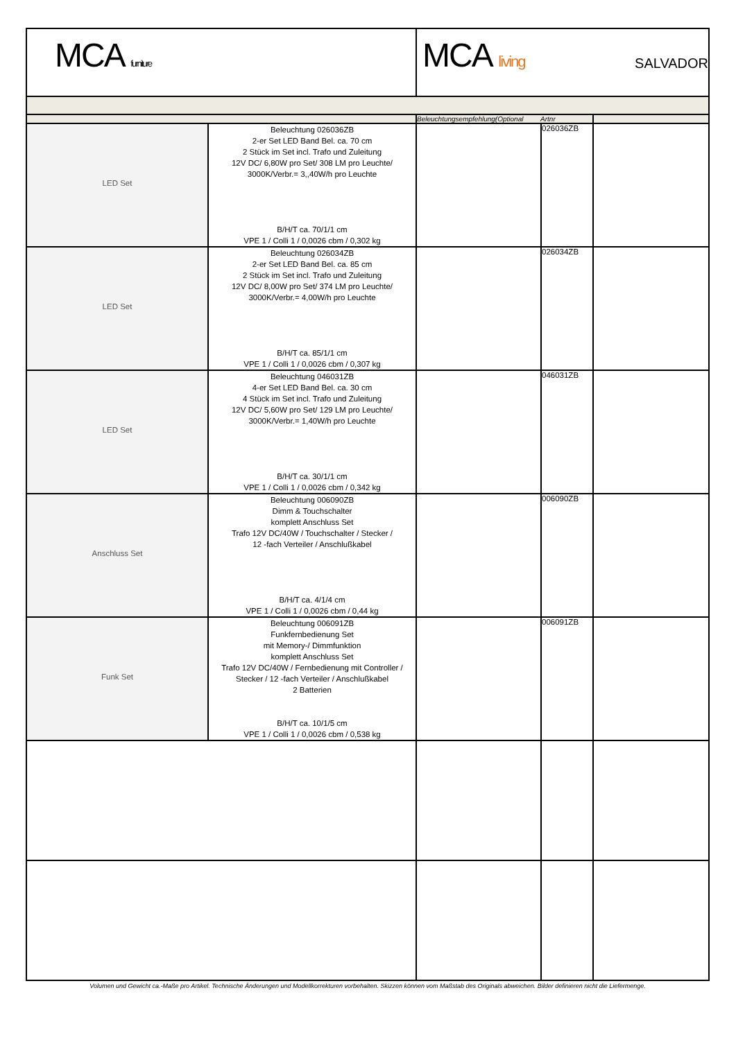| MCA furniture | | MCA living SALVADOR | | |
| | | Beleuchtungsempfehlung(Optional Artnr | | |
| LED Set | Beleuchtung 026036ZB 2-er Set LED Band Bel. ca. 70 cm 2 Stück im Set incl. Trafo und Zuleitung 12V DC/ 6,80W pro Set/ 308 LM pro Leuchte/ 3000K/Verbr.= 3,,40W/h pro Leuchte B/H/T ca. 70/1/1 cm VPE 1 / Colli 1 / 0,0026 cbm / 0,302 kg | | 026036ZB | |
| LED Set | Beleuchtung 026034ZB 2-er Set LED Band Bel. ca. 85 cm 2 Stück im Set incl. Trafo und Zuleitung 12V DC/ 8,00W pro Set/ 374 LM pro Leuchte/ 3000K/Verbr.= 4,00W/h pro Leuchte B/H/T ca. 85/1/1 cm VPE 1 / Colli 1 / 0,0026 cbm / 0,307 kg | | 026034ZB | |
| LED Set | Beleuchtung 046031ZB 4-er Set LED Band Bel. ca. 30 cm 4 Stück im Set incl. Trafo und Zuleitung 12V DC/ 5,60W pro Set/ 129 LM pro Leuchte/ 3000K/Verbr.= 1,40W/h pro Leuchte B/H/T ca. 30/1/1 cm VPE 1 / Colli 1 / 0,0026 cbm / 0,342 kg | | 046031ZB | |
| Anschluss Set | Beleuchtung 006090ZB Dimm & Touchschalter komplett Anschluss Set Trafo 12V DC/40W / Touchschalter / Stecker / 12 -fach Verteiler / Anschlußkabel B/H/T ca. 4/1/4 cm VPE 1 / Colli 1 / 0,0026 cbm / 0,44 kg | | 006090ZB | |
| Funk Set | Beleuchtung 006091ZB Funkfernbedienung Set mit Memory-/ Dimmfunktion komplett Anschluss Set Trafo 12V DC/40W / Fernbedienung mit Controller / Stecker / 12 -fach Verteiler / Anschlußkabel 2 Batterien B/H/T ca. 10/1/5 cm VPE 1 / Colli 1 / 0,0026 cbm / 0,538 kg | | 006091ZB | |
| Volumen und Gewicht ca.-Maße pro Artikel. Technische Änderungen und Modellkorrekturen vorbehalten. Skizzen können vom Maßstab des Originals abweichen. Bilder definieren nicht die Liefermenge. | | | | |